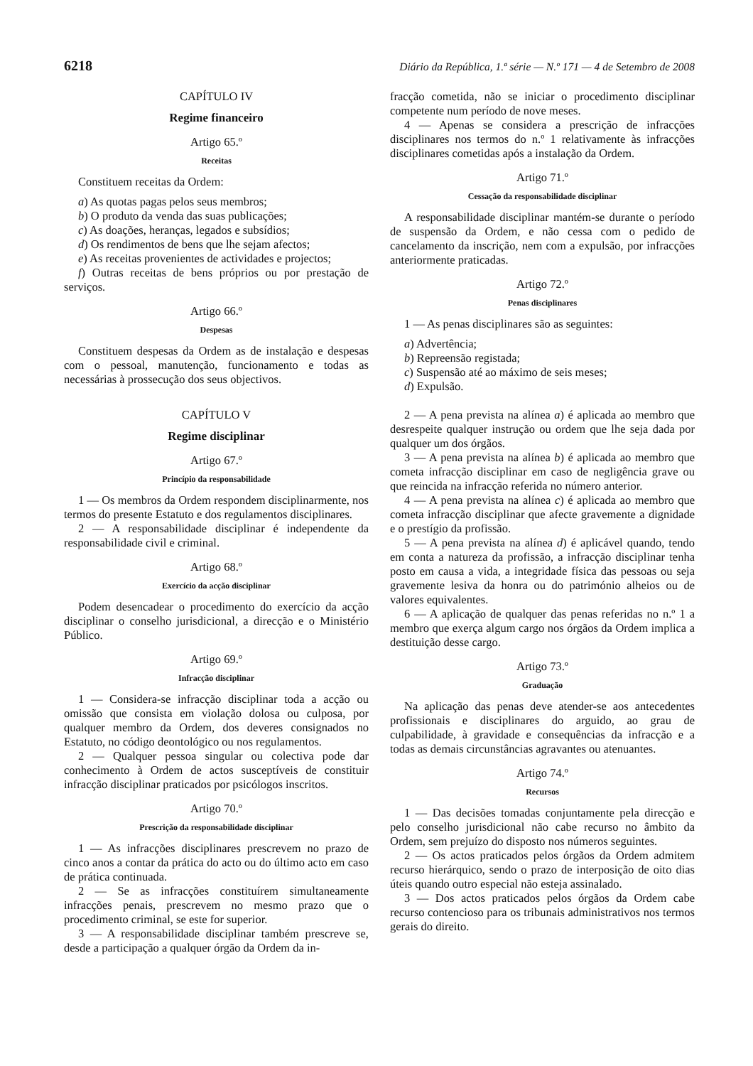6218 Diário da República, 1.ª série — N.º 171 — 4 de Setembro de 2008
CAPÍTULO IV
Regime financeiro
Artigo 65.º
Receitas
Constituem receitas da Ordem:
a) As quotas pagas pelos seus membros;
b) O produto da venda das suas publicações;
c) As doações, heranças, legados e subsídios;
d) Os rendimentos de bens que lhe sejam afectos;
e) As receitas provenientes de actividades e projectos;
f) Outras receitas de bens próprios ou por prestação de serviços.
Artigo 66.º
Despesas
Constituem despesas da Ordem as de instalação e despesas com o pessoal, manutenção, funcionamento e todas as necessárias à prossecução dos seus objectivos.
CAPÍTULO V
Regime disciplinar
Artigo 67.º
Princípio da responsabilidade
1 — Os membros da Ordem respondem disciplinarmente, nos termos do presente Estatuto e dos regulamentos disciplinares.
2 — A responsabilidade disciplinar é independente da responsabilidade civil e criminal.
Artigo 68.º
Exercício da acção disciplinar
Podem desencadear o procedimento do exercício da acção disciplinar o conselho jurisdicional, a direcção e o Ministério Público.
Artigo 69.º
Infracção disciplinar
1 — Considera-se infracção disciplinar toda a acção ou omissão que consista em violação dolosa ou culposa, por qualquer membro da Ordem, dos deveres consignados no Estatuto, no código deontológico ou nos regulamentos.
2 — Qualquer pessoa singular ou colectiva pode dar conhecimento à Ordem de actos susceptíveis de constituir infracção disciplinar praticados por psicólogos inscritos.
Artigo 70.º
Prescrição da responsabilidade disciplinar
1 — As infracções disciplinares prescrevem no prazo de cinco anos a contar da prática do acto ou do último acto em caso de prática continuada.
2 — Se as infracções constituírem simultaneamente infracções penais, prescrevem no mesmo prazo que o procedimento criminal, se este for superior.
3 — A responsabilidade disciplinar também prescreve se, desde a participação a qualquer órgão da Ordem da in-
fracção cometida, não se iniciar o procedimento disciplinar competente num período de nove meses.
4 — Apenas se considera a prescrição de infracções disciplinares nos termos do n.º 1 relativamente às infracções disciplinares cometidas após a instalação da Ordem.
Artigo 71.º
Cessação da responsabilidade disciplinar
A responsabilidade disciplinar mantém-se durante o período de suspensão da Ordem, e não cessa com o pedido de cancelamento da inscrição, nem com a expulsão, por infracções anteriormente praticadas.
Artigo 72.º
Penas disciplinares
1 — As penas disciplinares são as seguintes:
a) Advertência;
b) Repreensão registada;
c) Suspensão até ao máximo de seis meses;
d) Expulsão.
2 — A pena prevista na alínea a) é aplicada ao membro que desrespeite qualquer instrução ou ordem que lhe seja dada por qualquer um dos órgãos.
3 — A pena prevista na alínea b) é aplicada ao membro que cometa infracção disciplinar em caso de negligência grave ou que reincida na infracção referida no número anterior.
4 — A pena prevista na alínea c) é aplicada ao membro que cometa infracção disciplinar que afecte gravemente a dignidade e o prestígio da profissão.
5 — A pena prevista na alínea d) é aplicável quando, tendo em conta a natureza da profissão, a infracção disciplinar tenha posto em causa a vida, a integridade física das pessoas ou seja gravemente lesiva da honra ou do património alheios ou de valores equivalentes.
6 — A aplicação de qualquer das penas referidas no n.º 1 a membro que exerça algum cargo nos órgãos da Ordem implica a destituição desse cargo.
Artigo 73.º
Graduação
Na aplicação das penas deve atender-se aos antecedentes profissionais e disciplinares do arguido, ao grau de culpabilidade, à gravidade e consequências da infracção e a todas as demais circunstâncias agravantes ou atenuantes.
Artigo 74.º
Recursos
1 — Das decisões tomadas conjuntamente pela direcção e pelo conselho jurisdicional não cabe recurso no âmbito da Ordem, sem prejuízo do disposto nos números seguintes.
2 — Os actos praticados pelos órgãos da Ordem admitem recurso hierárquico, sendo o prazo de interposição de oito dias úteis quando outro especial não esteja assinalado.
3 — Dos actos praticados pelos órgãos da Ordem cabe recurso contencioso para os tribunais administrativos nos termos gerais do direito.